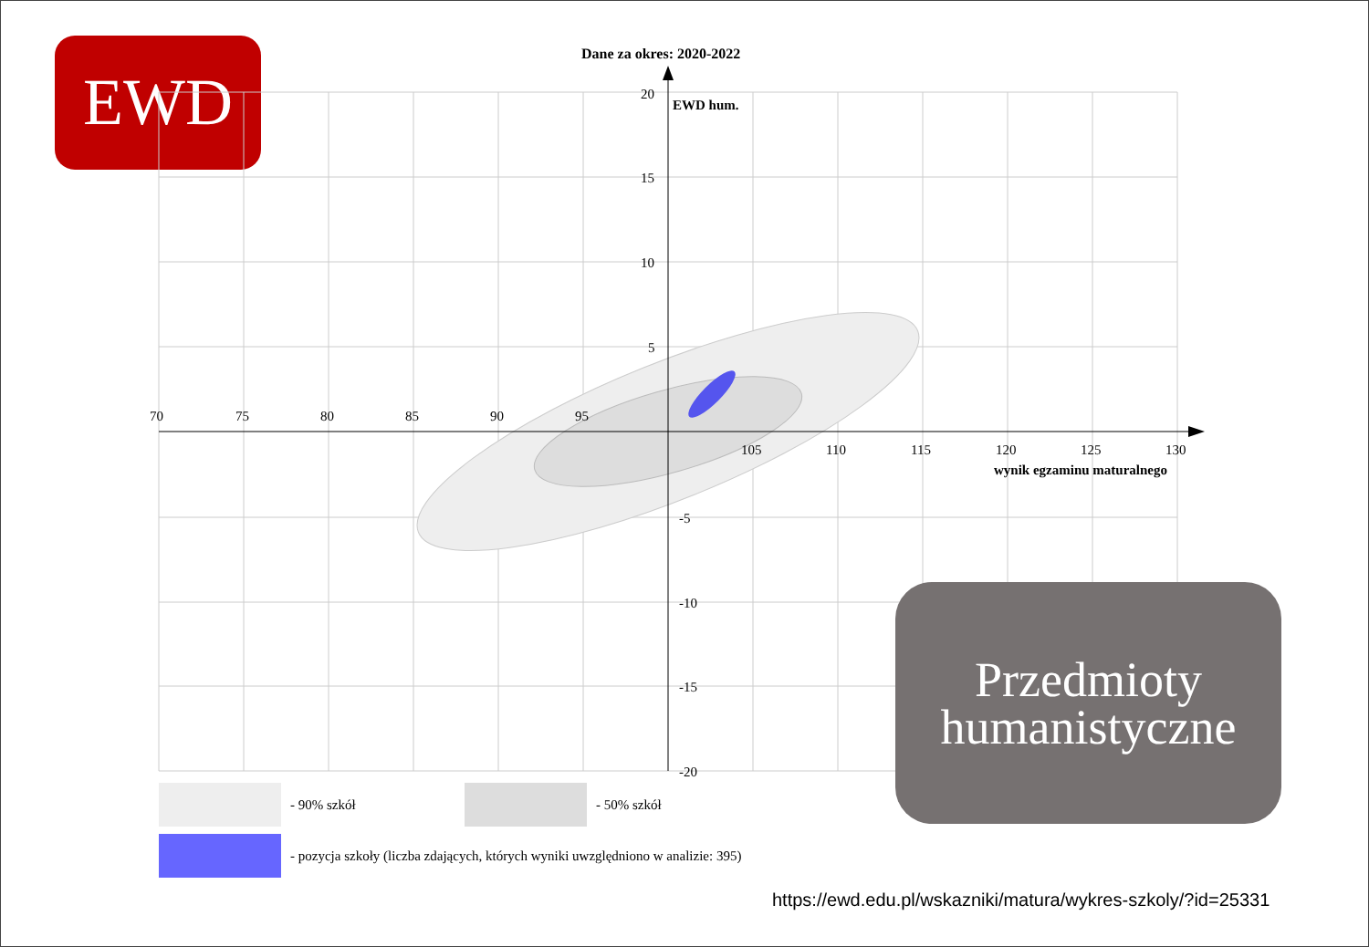EWD Dane za okres: 2020-2022
EWD hum.
70
75
80
85
90
95
105
110
115
120
125
130
wynik egzaminu maturalnego
20
15
10
5
-5
-10
-15
-20
- 90% szkół - 50% szkół
- pozycja szkoły (liczba zdających, których wyniki uwzględniono w analizie: 395)
Przedmioty
humanistyczne
https://ewd.edu.pl/wskazniki/matura/wykres-szkoly/?id=25331